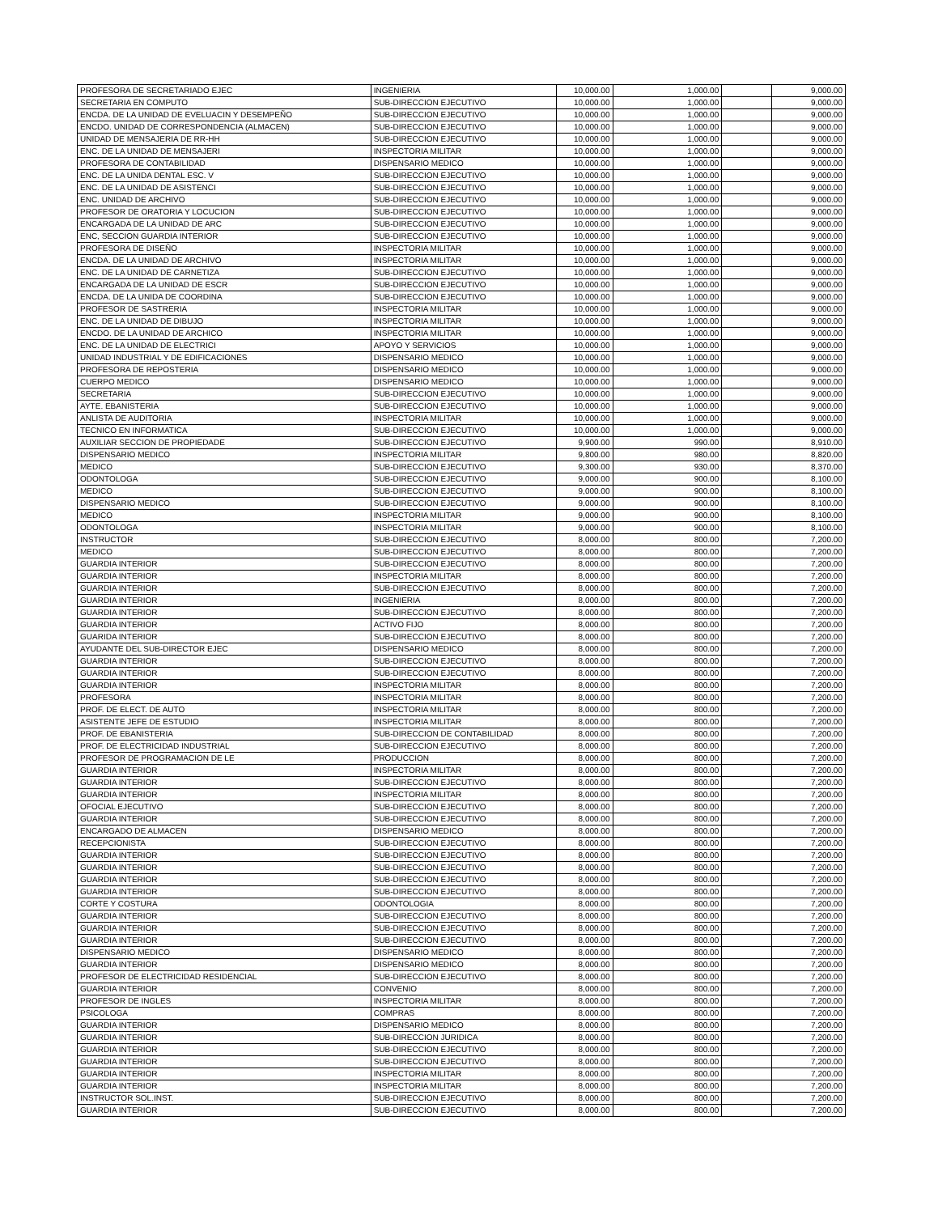| PROFESORA DE SECRETARIADO EJEC | INGENIERIA | 10,000.00 | 1,000.00 | | 9,000.00 |
| SECRETARIA EN COMPUTO | SUB-DIRECCION EJECUTIVO | 10,000.00 | 1,000.00 | | 9,000.00 |
| ENCDA. DE LA UNIDAD DE EVELUACIN Y DESEMPEÑO | SUB-DIRECCION EJECUTIVO | 10,000.00 | 1,000.00 | | 9,000.00 |
| ENCDO. UNIDAD DE CORRESPONDENCIA (ALMACEN) | SUB-DIRECCION EJECUTIVO | 10,000.00 | 1,000.00 | | 9,000.00 |
| UNIDAD DE MENSAJERIA DE RR-HH | SUB-DIRECCION EJECUTIVO | 10,000.00 | 1,000.00 | | 9,000.00 |
| ENC. DE LA UNIDAD DE MENSAJERI | INSPECTORIA MILITAR | 10,000.00 | 1,000.00 | | 9,000.00 |
| PROFESORA DE CONTABILIDAD | DISPENSARIO MEDICO | 10,000.00 | 1,000.00 | | 9,000.00 |
| ENC. DE LA UNIDA DENTAL ESC. V | SUB-DIRECCION EJECUTIVO | 10,000.00 | 1,000.00 | | 9,000.00 |
| ENC. DE LA UNIDAD DE ASISTENCI | SUB-DIRECCION EJECUTIVO | 10,000.00 | 1,000.00 | | 9,000.00 |
| ENC. UNIDAD DE ARCHIVO | SUB-DIRECCION EJECUTIVO | 10,000.00 | 1,000.00 | | 9,000.00 |
| PROFESOR DE ORATORIA Y LOCUCION | SUB-DIRECCION EJECUTIVO | 10,000.00 | 1,000.00 | | 9,000.00 |
| ENCARGADA DE LA UNIDAD DE ARC | SUB-DIRECCION EJECUTIVO | 10,000.00 | 1,000.00 | | 9,000.00 |
| ENC, SECCION GUARDIA INTERIOR | SUB-DIRECCION EJECUTIVO | 10,000.00 | 1,000.00 | | 9,000.00 |
| PROFESORA DE DISEÑO | INSPECTORIA MILITAR | 10,000.00 | 1,000.00 | | 9,000.00 |
| ENCDA. DE LA UNIDAD DE ARCHIVO | INSPECTORIA MILITAR | 10,000.00 | 1,000.00 | | 9,000.00 |
| ENC. DE LA UNIDAD DE CARNETIZA | SUB-DIRECCION EJECUTIVO | 10,000.00 | 1,000.00 | | 9,000.00 |
| ENCARGADA DE LA UNIDAD DE ESCR | SUB-DIRECCION EJECUTIVO | 10,000.00 | 1,000.00 | | 9,000.00 |
| ENCDA. DE LA UNIDA DE COORDINA | SUB-DIRECCION EJECUTIVO | 10,000.00 | 1,000.00 | | 9,000.00 |
| PROFESOR DE SASTRERIA | INSPECTORIA MILITAR | 10,000.00 | 1,000.00 | | 9,000.00 |
| ENC. DE LA UNIDAD DE DIBUJO | INSPECTORIA MILITAR | 10,000.00 | 1,000.00 | | 9,000.00 |
| ENCDO. DE LA UNIDAD DE ARCHICO | INSPECTORIA MILITAR | 10,000.00 | 1,000.00 | | 9,000.00 |
| ENC. DE LA UNIDAD DE ELECTRICI | APOYO Y SERVICIOS | 10,000.00 | 1,000.00 | | 9,000.00 |
| UNIDAD INDUSTRIAL Y DE EDIFICACIONES | DISPENSARIO MEDICO | 10,000.00 | 1,000.00 | | 9,000.00 |
| PROFESORA DE REPOSTERIA | DISPENSARIO MEDICO | 10,000.00 | 1,000.00 | | 9,000.00 |
| CUERPO MEDICO | DISPENSARIO MEDICO | 10,000.00 | 1,000.00 | | 9,000.00 |
| SECRETARIA | SUB-DIRECCION EJECUTIVO | 10,000.00 | 1,000.00 | | 9,000.00 |
| AYTE. EBANISTERIA | SUB-DIRECCION EJECUTIVO | 10,000.00 | 1,000.00 | | 9,000.00 |
| ANLISTA DE AUDITORIA | INSPECTORIA MILITAR | 10,000.00 | 1,000.00 | | 9,000.00 |
| TECNICO EN INFORMATICA | SUB-DIRECCION EJECUTIVO | 10,000.00 | 1,000.00 | | 9,000.00 |
| AUXILIAR SECCION DE PROPIEDADE | SUB-DIRECCION EJECUTIVO | 9,900.00 | 990.00 | | 8,910.00 |
| DISPENSARIO MEDICO | INSPECTORIA MILITAR | 9,800.00 | 980.00 | | 8,820.00 |
| MEDICO | SUB-DIRECCION EJECUTIVO | 9,300.00 | 930.00 | | 8,370.00 |
| ODONTOLOGA | SUB-DIRECCION EJECUTIVO | 9,000.00 | 900.00 | | 8,100.00 |
| MEDICO | SUB-DIRECCION EJECUTIVO | 9,000.00 | 900.00 | | 8,100.00 |
| DISPENSARIO MEDICO | SUB-DIRECCION EJECUTIVO | 9,000.00 | 900.00 | | 8,100.00 |
| MEDICO | INSPECTORIA MILITAR | 9,000.00 | 900.00 | | 8,100.00 |
| ODONTOLOGA | INSPECTORIA MILITAR | 9,000.00 | 900.00 | | 8,100.00 |
| INSTRUCTOR | SUB-DIRECCION EJECUTIVO | 8,000.00 | 800.00 | | 7,200.00 |
| MEDICO | SUB-DIRECCION EJECUTIVO | 8,000.00 | 800.00 | | 7,200.00 |
| GUARDIA INTERIOR | SUB-DIRECCION EJECUTIVO | 8,000.00 | 800.00 | | 7,200.00 |
| GUARDIA INTERIOR | INSPECTORIA MILITAR | 8,000.00 | 800.00 | | 7,200.00 |
| GUARDIA INTERIOR | SUB-DIRECCION EJECUTIVO | 8,000.00 | 800.00 | | 7,200.00 |
| GUARDIA INTERIOR | INGENIERIA | 8,000.00 | 800.00 | | 7,200.00 |
| GUARDIA INTERIOR | SUB-DIRECCION EJECUTIVO | 8,000.00 | 800.00 | | 7,200.00 |
| GUARDIA INTERIOR | ACTIVO FIJO | 8,000.00 | 800.00 | | 7,200.00 |
| GUARIDA INTERIOR | SUB-DIRECCION EJECUTIVO | 8,000.00 | 800.00 | | 7,200.00 |
| AYUDANTE DEL SUB-DIRECTOR EJEC | DISPENSARIO MEDICO | 8,000.00 | 800.00 | | 7,200.00 |
| GUARDIA INTERIOR | SUB-DIRECCION EJECUTIVO | 8,000.00 | 800.00 | | 7,200.00 |
| GUARDIA INTERIOR | SUB-DIRECCION EJECUTIVO | 8,000.00 | 800.00 | | 7,200.00 |
| GUARDIA INTERIOR | INSPECTORIA MILITAR | 8,000.00 | 800.00 | | 7,200.00 |
| PROFESORA | INSPECTORIA MILITAR | 8,000.00 | 800.00 | | 7,200.00 |
| PROF. DE ELECT. DE AUTO | INSPECTORIA MILITAR | 8,000.00 | 800.00 | | 7,200.00 |
| ASISTENTE JEFE DE ESTUDIO | INSPECTORIA MILITAR | 8,000.00 | 800.00 | | 7,200.00 |
| PROF. DE EBANISTERIA | SUB-DIRECCION DE CONTABILIDAD | 8,000.00 | 800.00 | | 7,200.00 |
| PROF. DE ELECTRICIDAD INDUSTRIAL | SUB-DIRECCION EJECUTIVO | 8,000.00 | 800.00 | | 7,200.00 |
| PROFESOR DE PROGRAMACION DE LE | PRODUCCION | 8,000.00 | 800.00 | | 7,200.00 |
| GUARDIA INTERIOR | INSPECTORIA MILITAR | 8,000.00 | 800.00 | | 7,200.00 |
| GUARDIA INTERIOR | SUB-DIRECCION EJECUTIVO | 8,000.00 | 800.00 | | 7,200.00 |
| GUARDIA INTERIOR | INSPECTORIA MILITAR | 8,000.00 | 800.00 | | 7,200.00 |
| OFOCIAL EJECUTIVO | SUB-DIRECCION EJECUTIVO | 8,000.00 | 800.00 | | 7,200.00 |
| GUARDIA INTERIOR | SUB-DIRECCION EJECUTIVO | 8,000.00 | 800.00 | | 7,200.00 |
| ENCARGADO DE ALMACEN | DISPENSARIO MEDICO | 8,000.00 | 800.00 | | 7,200.00 |
| RECEPCIONISTA | SUB-DIRECCION EJECUTIVO | 8,000.00 | 800.00 | | 7,200.00 |
| GUARDIA INTERIOR | SUB-DIRECCION EJECUTIVO | 8,000.00 | 800.00 | | 7,200.00 |
| GUARDIA INTERIOR | SUB-DIRECCION EJECUTIVO | 8,000.00 | 800.00 | | 7,200.00 |
| GUARDIA INTERIOR | SUB-DIRECCION EJECUTIVO | 8,000.00 | 800.00 | | 7,200.00 |
| GUARDIA INTERIOR | SUB-DIRECCION EJECUTIVO | 8,000.00 | 800.00 | | 7,200.00 |
| CORTE Y COSTURA | ODONTOLOGIA | 8,000.00 | 800.00 | | 7,200.00 |
| GUARDIA INTERIOR | SUB-DIRECCION EJECUTIVO | 8,000.00 | 800.00 | | 7,200.00 |
| GUARDIA INTERIOR | SUB-DIRECCION EJECUTIVO | 8,000.00 | 800.00 | | 7,200.00 |
| GUARDIA INTERIOR | SUB-DIRECCION EJECUTIVO | 8,000.00 | 800.00 | | 7,200.00 |
| DISPENSARIO MEDICO | DISPENSARIO MEDICO | 8,000.00 | 800.00 | | 7,200.00 |
| GUARDIA INTERIOR | DISPENSARIO MEDICO | 8,000.00 | 800.00 | | 7,200.00 |
| PROFESOR DE ELECTRICIDAD RESIDENCIAL | SUB-DIRECCION EJECUTIVO | 8,000.00 | 800.00 | | 7,200.00 |
| GUARDIA INTERIOR | CONVENIO | 8,000.00 | 800.00 | | 7,200.00 |
| PROFESOR DE INGLES | INSPECTORIA MILITAR | 8,000.00 | 800.00 | | 7,200.00 |
| PSICOLOGA | COMPRAS | 8,000.00 | 800.00 | | 7,200.00 |
| GUARDIA INTERIOR | DISPENSARIO MEDICO | 8,000.00 | 800.00 | | 7,200.00 |
| GUARDIA INTERIOR | SUB-DIRECCION JURIDICA | 8,000.00 | 800.00 | | 7,200.00 |
| GUARDIA INTERIOR | SUB-DIRECCION EJECUTIVO | 8,000.00 | 800.00 | | 7,200.00 |
| GUARDIA INTERIOR | SUB-DIRECCION EJECUTIVO | 8,000.00 | 800.00 | | 7,200.00 |
| GUARDIA INTERIOR | INSPECTORIA MILITAR | 8,000.00 | 800.00 | | 7,200.00 |
| GUARDIA INTERIOR | INSPECTORIA MILITAR | 8,000.00 | 800.00 | | 7,200.00 |
| INSTRUCTOR SOL.INST. | SUB-DIRECCION EJECUTIVO | 8,000.00 | 800.00 | | 7,200.00 |
| GUARDIA INTERIOR | SUB-DIRECCION EJECUTIVO | 8,000.00 | 800.00 | | 7,200.00 |